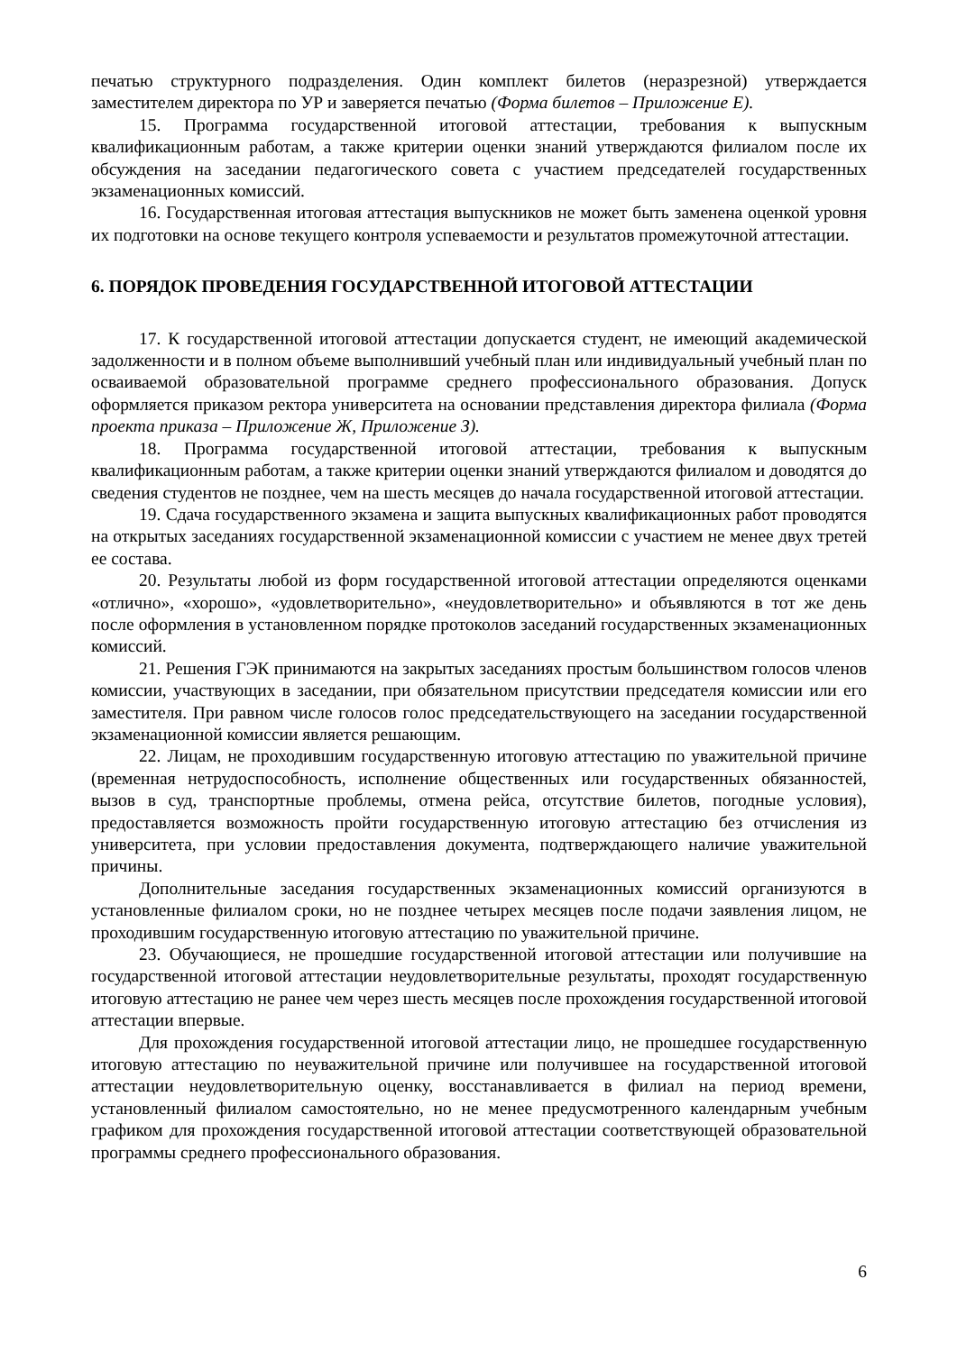печатью структурного подразделения. Один комплект билетов (неразрезной) утверждается заместителем директора по УР и заверяется печатью (Форма билетов – Приложение Е).
15. Программа государственной итоговой аттестации, требования к выпускным квалификационным работам, а также критерии оценки знаний утверждаются филиалом после их обсуждения на заседании педагогического совета с участием председателей государственных экзаменационных комиссий.
16. Государственная итоговая аттестация выпускников не может быть заменена оценкой уровня их подготовки на основе текущего контроля успеваемости и результатов промежуточной аттестации.
6. ПОРЯДОК ПРОВЕДЕНИЯ ГОСУДАРСТВЕННОЙ ИТОГОВОЙ АТТЕСТАЦИИ
17. К государственной итоговой аттестации допускается студент, не имеющий академической задолженности и в полном объеме выполнивший учебный план или индивидуальный учебный план по осваиваемой образовательной программе среднего профессионального образования. Допуск оформляется приказом ректора университета на основании представления директора филиала (Форма проекта приказа – Приложение Ж, Приложение З).
18. Программа государственной итоговой аттестации, требования к выпускным квалификационным работам, а также критерии оценки знаний утверждаются филиалом и доводятся до сведения студентов не позднее, чем на шесть месяцев до начала государственной итоговой аттестации.
19. Сдача государственного экзамена и защита выпускных квалификационных работ проводятся на открытых заседаниях государственной экзаменационной комиссии с участием не менее двух третей ее состава.
20. Результаты любой из форм государственной итоговой аттестации определяются оценками «отлично», «хорошо», «удовлетворительно», «неудовлетворительно» и объявляются в тот же день после оформления в установленном порядке протоколов заседаний государственных экзаменационных комиссий.
21. Решения ГЭК принимаются на закрытых заседаниях простым большинством голосов членов комиссии, участвующих в заседании, при обязательном присутствии председателя комиссии или его заместителя. При равном числе голосов голос председательствующего на заседании государственной экзаменационной комиссии является решающим.
22. Лицам, не проходившим государственную итоговую аттестацию по уважительной причине (временная нетрудоспособность, исполнение общественных или государственных обязанностей, вызов в суд, транспортные проблемы, отмена рейса, отсутствие билетов, погодные условия), предоставляется возможность пройти государственную итоговую аттестацию без отчисления из университета, при условии предоставления документа, подтверждающего наличие уважительной причины.
Дополнительные заседания государственных экзаменационных комиссий организуются в установленные филиалом сроки, но не позднее четырех месяцев после подачи заявления лицом, не проходившим государственную итоговую аттестацию по уважительной причине.
23. Обучающиеся, не прошедшие государственной итоговой аттестации или получившие на государственной итоговой аттестации неудовлетворительные результаты, проходят государственную итоговую аттестацию не ранее чем через шесть месяцев после прохождения государственной итоговой аттестации впервые.
Для прохождения государственной итоговой аттестации лицо, не прошедшее государственную итоговую аттестацию по неуважительной причине или получившее на государственной итоговой аттестации неудовлетворительную оценку, восстанавливается в филиал на период времени, установленный филиалом самостоятельно, но не менее предусмотренного календарным учебным графиком для прохождения государственной итоговой аттестации соответствующей образовательной программы среднего профессионального образования.
6